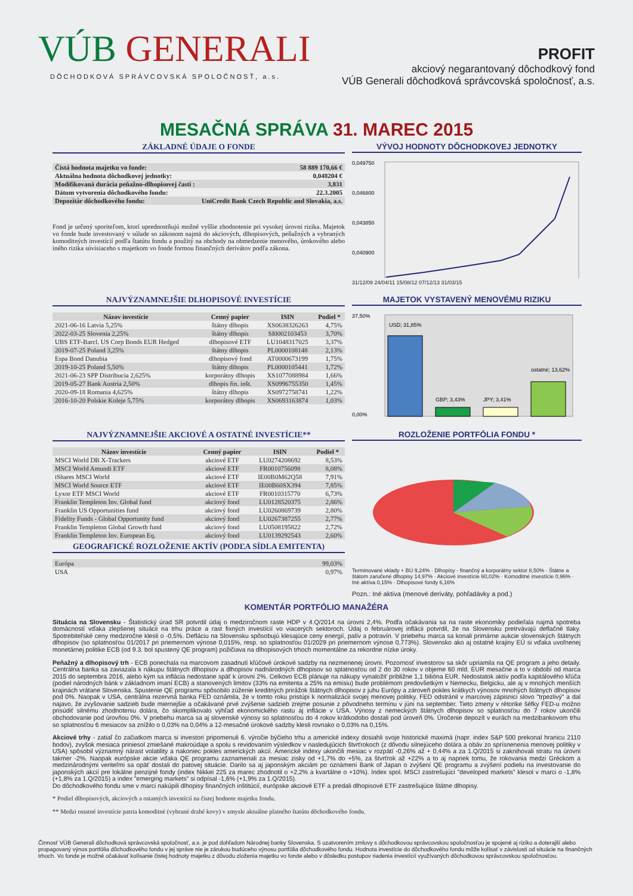VÚB GENERALI
DÔCHODKOVÁ SPRÁVCOVSKÁ SPOLOČNOSŤ, a.s.
PROFIT
akciový negarantovaný dôchodkový fond
VÚB Generali dôchodková správcovská spoločnosť, a.s.
MESAČNÁ SPRÁVA 31. MAREC 2015
ZÁKLADNÉ ÚDAJE O FONDE
| Čistá hodnota majetku vo fonde: | 58 889 170,66 € |
| Aktuálna hodnota dôchodkovej jednotky: | 0,048204 € |
| Modifikovaná durácia peňažno-dlhopisovej časti : | 3,831 |
| Dátum vytvorenia dôchodkového fondu: | 22.3.2005 |
| Depozitár dôchodkového fondu: | UniCredit Bank Czech Republic and Slovakia, a.s. |
Fond je určený sporiteľom, ktorí uprednostňujú možné vyššie zhodnotenie pri vysokej úrovni rizika. Majetok vo fonde bude investovaný v súlade so zákonom najmä do akciových, dlhopisových, peňažných a vybraných komoditných investícií podľa štatútu fondu a použitý na obchody na obmedzenie menového, úrokového alebo iného rizika súvisiaceho s majetkom vo fonde formou finančných derivátov podľa zákona.
VÝVOJ HODNOTY DÔCHODKOVEJ JEDNOTKY
0,049750
0,046800
0,043850
0,040900
31/12/09 24/04/11 15/08/12 07/12/13 31/03/15
NAJVÝZNAMNEJŠIE DLHOPISOVÉ INVESTÍCIE
| Názov investície | Cenný papier | ISIN | Podiel * |
| --- | --- | --- | --- |
| 2021-06-16 Latvia 5,25% | štátny dlhopis | XS0638326263 | 4,75% |
| 2022-03-25 Slovenia 2,25% | štátny dlhopis | SI0002103453 | 3,70% |
| UBS ETF-Barcl. US Corp Bonds EUR Hedged | dlhopisové ETF | LU1048317025 | 3,37% |
| 2019-07-25 Poland 3,25% | štátny dlhopis | PL0000108148 | 2,13% |
| Espa Bond Danubia | dlhopisový fond | AT0000673199 | 1,75% |
| 2019-10-25 Poland 5,50% | štátny dlhopis | PL0000105441 | 1,72% |
| 2021-06-23 SPP Distribucia 2,625% | korporátny dlhopis | XS1077088984 | 1,66% |
| 2019-05-27 Bank Austria 2,50% | dlhopis fin. inšt. | XS0996755350 | 1,45% |
| 2020-09-18 Romania 4,625% | štátny dlhopis | XS0972758741 | 1,22% |
| 2016-10-20 Polskie Koleje 5,75% | korporátny dlhopis | XS0693163874 | 1,03% |
MAJETOK VYSTAVENÝ MENOVÉMU RIZIKU
37,50%
0,00%
USD; 31,85%
GBP; 3,43%
JPY; 3,41%
ostatné; 13,62%
NAJVÝZNAMNEJŠIE AKCIOVÉ A OSTATNÉ INVESTÍCIE**
| Názov investície | Cenný papier | ISIN | Podiel * |
| --- | --- | --- | --- |
| MSCI World DB X-Trackers | akciové ETF | LU0274208692 | 8,53% |
| MSCI World Amundi ETF | akciové ETF | FR0010756098 | 8,08% |
| iShares MSCI World | akciové ETF | IE00B0M62Q58 | 7,91% |
| MSCI World Source ETF | akciové ETF | IE00B60SX394 | 7,85% |
| Lyxor ETF MSCI World | akciové ETF | FR0010315770 | 6,73% |
| Franklin Templeton Inv. Global fund | akciový fond | LU0128520375 | 2,86% |
| Franklin US Opportunities fund | akciový fond | LU0260869739 | 2,80% |
| Fidelity Funds - Global Opportunity fund | akciový fond | LU0267387255 | 2,77% |
| Franklin Templeton Global Growth fund | akciový fond | LU0508195822 | 2,72% |
| Franklin Templeton Inv. European Eq. | akciový fond | LU0139292543 | 2,60% |
GEOGRAFICKÉ ROZLOŽENIE AKTÍV (PODĽA SÍDLA EMITENTA)
| Európa | 99,03% |
| USA | 0,97% |
ROZLOŽENIE PORTFÓLIA FONDU *
Terminované vklady + BÚ 9,24% · Dlhopisy - finančný a korporátny sektor 8,50% · Štátne a štátom zaručené dlhopisy 14,97% · Akciové investície 60,02% · Komoditné investície 0,96% · Iné aktíva 0,15% · Dlhopisové fondy 6,16%
Pozn.: Iné aktíva (menové deriváty, pohľadávky a pod.)
KOMENTÁR PORTFÓLIO MANAŽÉRA
Situácia na Slovensku - Štatistický úrad SR potvrdil údaj o medziročnom raste HDP v 4.Q/2014 na úrovni 2,4%. Podľa očakávania sa na raste ekonomiky podieľala najmä spotreba domácností vďaka zlepšenej situácii na trhu práce a rast fixných investícií vo viacerých sektoroch. Údaj o februárovej inflácii potvrdil, že na Slovensku pretrvávajú deflačné tlaky. Spotrebiteľské ceny medziročne klesli o -0,5%. Defláciu na Slovensku spôsobujú klesajúce ceny energií, palív a potravín. V priebehu marca sa konali primárne aukcie slovenských štátnych dlhopisov (so splatnosťou 01/2017 pri priemernom výnose 0,015%, resp. so splatnosťou 01/2029 pri priemernom výnose 0,773%). Slovensko ako aj ostatné krajiny EÚ si vďaka uvoľnenej monetárnej politike ECB (od 9.3. bol spustený QE program) požičiava na dlhopisových trhoch momentálne za rekordne nízke úroky.
Peňažný a dlhopisový trh - ECB ponechala na marcovom zasadnutí kľúčové úrokové sadzby na nezmenenej úrovni. Pozornosť investorov sa skôr upriamila na QE program a jeho detaily. Centrálna banka sa zaviazala k nákupu štátnych dlhopisov a dlhopisov nadnárodných dlhopisov so splatnosťou od 2 do 30 rokov v objeme 60 mld. EUR mesačne a to v období od marca 2015 do septembra 2016, alebo kým sa inflácia nedostane späť k úrovni 2%. Celkovo ECB plánuje na nákupy vynaložiť približne 1,1 bilióna EUR. Nedostatok aktív podľa kapitálového kľúča (podiel národných bánk v základnom imaní ECB) a stanovených limitov (33% na emitenta a 25% na emisiu) bude problémom predovšetkým v Nemecku, Belgicku, ale aj v mnohých menších krajinách vrátane Slovenska. Spustenie QE programu spôsobilo zúženie kreditných prirážok štátnych dlhopisov z juhu Európy a zároveň pokles krátkych výnosov mnohých štátnych dlhopisov pod 0%. Naopak v USA, centrálna rezervná banka FED oznámila, že v tomto roku pristúpi k normalizácii svojej menovej politiky. FED odstránil v marcovej zápisnici slovo "trpezlivý" a dal najavo, že zvyšovanie sadzieb bude miernejšie a očakávané prvé zvýšenie sadzieb zrejme posunie z pôvodneho termínu v júni na september. Tieto zmeny v rétorike šéfky FED-u možno prisúdiť silnému zhodnoteniu dolára, čo skomplikovalo výhľad ekonomického rastu aj inflácie v USA. Výnosy z nemeckých štátnych dlhopisov so splatnosťou do 7 rokov ukončili obchodovanie pod úrovňou 0%. V priebehu marca sa aj slovenské výnosy so splatnosťou do 4 rokov krátkodobo dostali pod úroveň 0%. Úročenie depozít v eurách na medzibankovom trhu so splatnosťou 6 mesiacov sa znížilo o 0,03% na 0,04% a 12-mesačné úrokové sadzby klesli rovnako o 0,03% na 0,15%.
Akciové trhy - zatiaľ čo začiatkom marca si investori pripomenuli 6. výročie býčieho trhu a americké indexy dosiahli svoje historické maximá (napr. index S&P 500 prekonal hranicu 2110 bodov), zvyšok mesiaca priniesol zmiešané makroúdaje a spolu s revidovaním výsledkov v nasledujúcich štvrťrokoch (z dôvodu silnejúceho dolára a obáv zo sprísnenenia menovej politiky v USA) spôsobil významný nárast volatility a nakoniec pokles amerických akcií. Americké indexy ukončili mesiac v rozpätí -0,26% až + 0,44% a za 1.Q/2015 si zaknihovali stratu na úrovni takmer -2%. Naopak európske akcie vďaka QE programu zaznamenali za mesiac zisky od +1,7% do +5%, za štvrťrok až +22% a to aj napriek tomu, že rokovania medzi Gréckom a medzinárodnými veriteľmi sa opäť dostali do patovej situácie. Darilo sa aj japonským akciám po oznámení Bank of Japan o zvýšení QE programu a zvýšení podielu na investovanie do japonských akcií pre lokálne penzijné fondy (index Nikkei 225 za marec zhodnotil o +2,2% a kvartálne o +10%). Index spol. MSCI zastrešujúci "developed markets" klesol v marci o -1,8% (+1,8% za 1.Q/2015) a index "emerging markets" si odpísal -1,6% (+1,9% za 1.Q/2015).
Do dôchodkového fondu sme v marci nakúpili dlhopisy finančných inštitúcií, európske akciové ETF a predali dlhopisové ETF zastrešujúce štátne dlhopisy.
* Podiel dlhopisových, akciových a ostatných investícií na čistej hodnote majetku fondu.
** Medzi ostatné investície patria komoditné (vybrané drahé kovy) v zmysle aktuálne platného štatútu dôchodkového fondu.
Činnosť VÚB Generali dôchodková správcovská spoločnosť, a.s. je pod dohľadom Národnej banky Slovenska. S uzatvorením zmluvy s dôchodkovou správcovskou spoločnosťou je spojené aj riziko a doterajší alebo propagovaný výnos portfólia dôchodkového fondu v jej správe nie je zárukou budúceho výnosu portfólia dôchodkového fondu. Hodnota investície do dôchodkového fondu môže kolísať v závislosti od situácie na finančných trhoch. Vo fonde je možné očakávať kolísanie čistej hodnoty majetku z dôvodu zloženia majetku vo fonde alebo v dôsledku postupov riadenia investícií využívaných dôchodkovou správcovskou spoločnosťou.